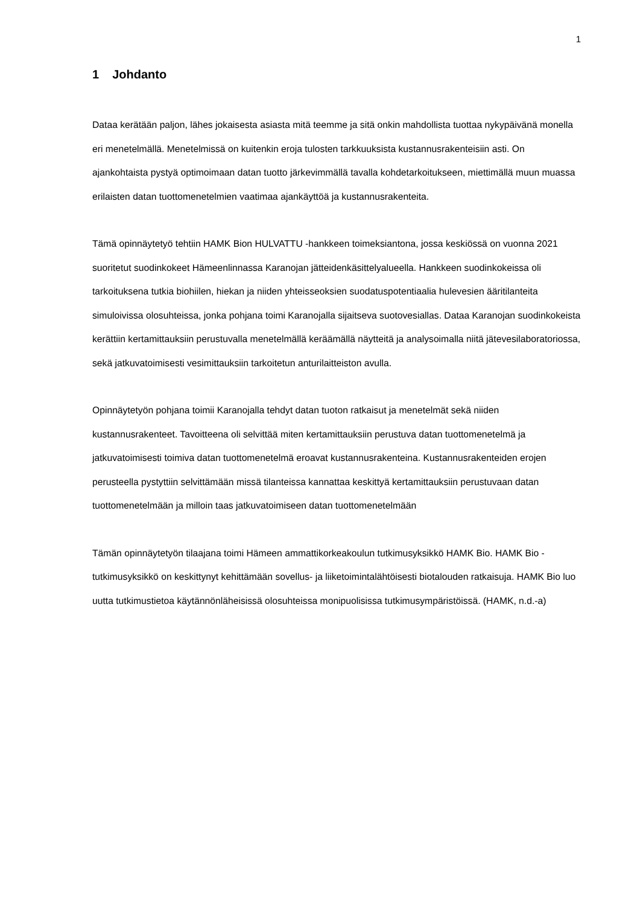1
1 Johdanto
Dataa kerätään paljon, lähes jokaisesta asiasta mitä teemme ja sitä onkin mahdollista tuottaa nykypäivänä monella eri menetelmällä. Menetelmissä on kuitenkin eroja tulosten tarkkuuksista kustannusrakenteisiin asti. On ajankohtaista pystyä optimoimaan datan tuotto järkevimmällä tavalla kohdetarkoitukseen, miettimällä muun muassa erilaisten datan tuottomenetelmien vaatimaa ajankäyttöä ja kustannusrakenteita.
Tämä opinnäytetyö tehtiin HAMK Bion HULVATTU -hankkeen toimeksiantona, jossa keskiössä on vuonna 2021 suoritetut suodinkokeet Hämeenlinnassa Karanojan jätteidenkäsittelyalueella. Hankkeen suodinkokeissa oli tarkoituksena tutkia biohiilen, hiekan ja niiden yhteisseoksien suodatuspotentiaalia hulevesien ääritilanteita simuloivissa olosuhteissa, jonka pohjana toimi Karanojalla sijaitseva suotovesiallas. Dataa Karanojan suodinkokeista kerättiin kertamittauksiin perustuvalla menetelmällä keräämällä näytteitä ja analysoimalla niitä jätevesilaboratoriossa, sekä jatkuvatoimisesti vesimittauksiin tarkoitetun anturilaitteiston avulla.
Opinnäytetyön pohjana toimii Karanojalla tehdyt datan tuoton ratkaisut ja menetelmät sekä niiden kustannusrakenteet. Tavoitteena oli selvittää miten kertamittauksiin perustuva datan tuottomenetelmä ja jatkuvatoimisesti toimiva datan tuottomenetelmä eroavat kustannusrakenteina. Kustannusrakenteiden erojen perusteella pystyttiin selvittämään missä tilanteissa kannattaa keskittyä kertamittauksiin perustuvaan datan tuottomenetelmään ja milloin taas jatkuvatoimiseen datan tuottomenetelmään
Tämän opinnäytetyön tilaajana toimi Hämeen ammattikorkeakoulun tutkimusyksikkö HAMK Bio. HAMK Bio -tutkimusyksikkö on keskittynyt kehittämään sovellus- ja liiketoimintalähtöisesti biotalouden ratkaisuja. HAMK Bio luo uutta tutkimustietoa käytännönläheisissä olosuhteissa monipuolisissa tutkimusympäristöissä. (HAMK, n.d.-a)